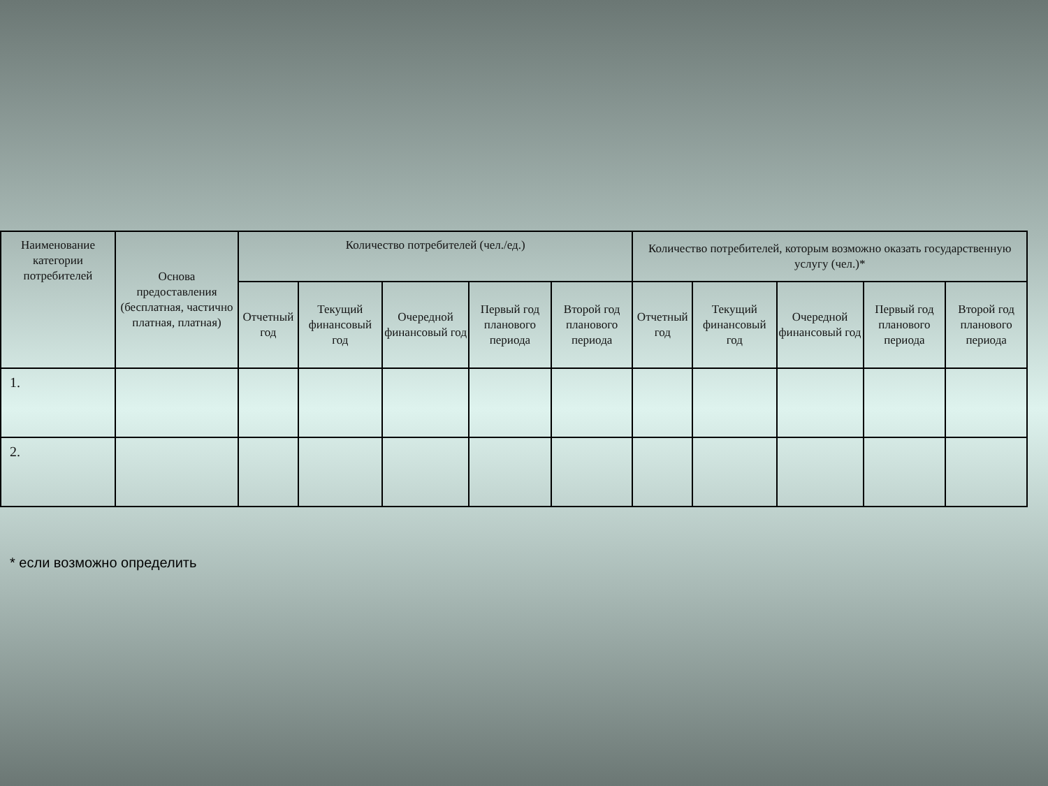| Наименование категории потребителей | Основа предоставления (бесплатная, частично платная, платная) | Количество потребителей (чел./ед.) | | | | | Количество потребителей, которым возможно оказать государственную услугу (чел.)* | | | | |
| --- | --- | --- | --- | --- | --- | --- | --- | --- | --- | --- | --- |
| | | Отчетный год | Текущий финансовый год | Очередной финансовый год | Первый год планового периода | Второй год планового периода | Отчетный год | Текущий финансовый год | Очередной финансовый год | Первый год планового периода | Второй год планового периода |
| 1. | | | | | | | | | | | |
| 2. | | | | | | | | | | | |
* если возможно определить